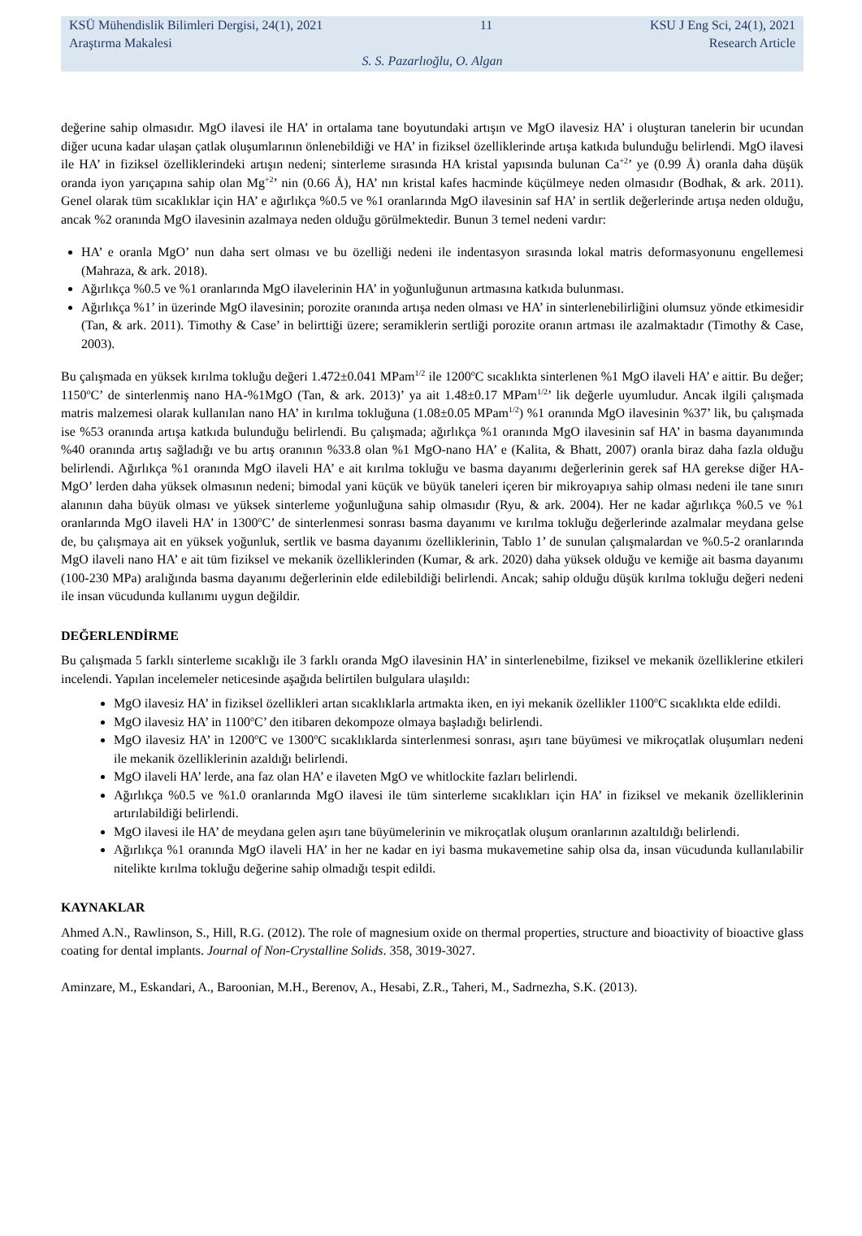KSÜ Mühendislik Bilimleri Dergisi, 24(1), 2021 11 KSU J Eng Sci, 24(1), 2021
Araştırma Makalesi Research Article
S. S. Pazarlıoğlu, O. Algan
değerine sahip olmasıdır. MgO ilavesi ile HA’ in ortalama tane boyutundaki artışın ve MgO ilavesiz HA’ i oluşturan tanelerin bir ucundan diğer ucuna kadar ulaşan çatlak oluşumlarının önlenebildiği ve HA’ in fiziksel özelliklerinde artışa katkıda bulunduğu belirlendi. MgO ilavesi ile HA’ in fiziksel özelliklerindeki artışın nedeni; sinterleme sırasında HA kristal yapısında bulunan Ca<sup>+2</sup>’ ye (0.99 Å) oranla daha düşük oranda iyon yarıçapına sahip olan Mg<sup>+2</sup>’ nin (0.66 Å), HA’ nın kristal kafes hacminde küçülmeye neden olmasıdır (Bodhak, & ark. 2011). Genel olarak tüm sıcaklıklar için HA’ e ağırlıkça %0.5 ve %1 oranlarında MgO ilavesinin saf HA’ in sertlik değerlerinde artışa neden olduğu, ancak %2 oranında MgO ilavesinin azalmaya neden olduğu görülmektedir. Bunun 3 temel nedeni vardır:
HA’ e oranla MgO’ nun daha sert olması ve bu özelliği nedeni ile indentasyon sırasında lokal matris deformasyonunu engellemesi (Mahraza, & ark. 2018).
Ağırlıkça %0.5 ve %1 oranlarında MgO ilavelerinin HA’ in yoğunluğunun artmasına katkıda bulunması.
Ağırlıkça %1’ in üzerinde MgO ilavesinin; porozite oranında artışa neden olması ve HA’ in sinterlenebilirliğini olumsuz yönde etkimesidir (Tan, & ark. 2011). Timothy & Case’ in belirttiği üzere; seramiklerin sertliği porozite oranın artması ile azalmaktadır (Timothy & Case, 2003).
Bu çalışmada en yüksek kırılma tokluğu değeri 1.472±0.041 MPam<sup>1/2</sup> ile 1200<sup>o</sup>C sıcaklıkta sinterlenen %1 MgO ilaveli HA’ e aittir. Bu değer; 1150<sup>o</sup>C’ de sinterlenmiş nano HA-%1MgO (Tan, & ark. 2013)’ ya ait 1.48±0.17 MPam<sup>1/2</sup>’ lik değerle uyumludur. Ancak ilgili çalışmada matris malzemesi olarak kullanılan nano HA’ in kırılma tokluğuna (1.08±0.05 MPam<sup>1/2</sup>) %1 oranında MgO ilavesinin %37’ lik, bu çalışmada ise %53 oranında artışa katkıda bulunduğu belirlendi. Bu çalışmada; ağırlıkça %1 oranında MgO ilavesinin saf HA’ in basma dayanımında %40 oranında artış sağladığı ve bu artış oranının %33.8 olan %1 MgO-nano HA’ e (Kalita, & Bhatt, 2007) oranla biraz daha fazla olduğu belirlendi. Ağırlıkça %1 oranında MgO ilaveli HA’ e ait kırılma tokluğu ve basma dayanımı değerlerinin gerek saf HA gerekse diğer HA-MgO’ lerden daha yüksek olmasının nedeni; bimodal yani küçük ve büyük taneleri içeren bir mikroyapıya sahip olması nedeni ile tane sınırı alanının daha büyük olması ve yüksek sinterleme yoğunluğuna sahip olmasıdır (Ryu, & ark. 2004). Her ne kadar ağırlıkça %0.5 ve %1 oranlarında MgO ilaveli HA’ in 1300<sup>o</sup>C’ de sinterlenmesi sonrası basma dayanımı ve kırılma tokluğu değerlerinde azalmalar meydana gelse de, bu çalışmaya ait en yüksek yoğunluk, sertlik ve basma dayanımı özelliklerinin, Tablo 1’ de sunulan çalışmalardan ve %0.5-2 oranlarında MgO ilaveli nano HA’ e ait tüm fiziksel ve mekanik özelliklerinden (Kumar, & ark. 2020) daha yüksek olduğu ve kemiğe ait basma dayanımı (100-230 MPa) aralığında basma dayanımı değerlerinin elde edilebildiği belirlendi. Ancak; sahip olduğu düşük kırılma tokluğu değeri nedeni ile insan vücudunda kullanımı uygun değildir.
DEĞERLENDİRME
Bu çalışmada 5 farklı sinterleme sıcaklığı ile 3 farklı oranda MgO ilavesinin HA’ in sinterlenebilme, fiziksel ve mekanik özelliklerine etkileri incelendi. Yapılan incelemeler neticesinde aşağıda belirtilen bulgulara ulaşıldı:
MgO ilavesiz HA’ in fiziksel özellikleri artan sıcaklıklarla artmakta iken, en iyi mekanik özellikler 1100<sup>o</sup>C sıcaklıkta elde edildi.
MgO ilavesiz HA’ in 1100<sup>o</sup>C’ den itibaren dekompoze olmaya başladığı belirlendi.
MgO ilavesiz HA’ in 1200<sup>o</sup>C ve 1300<sup>o</sup>C sıcaklıklarda sinterlenmesi sonrası, aşırı tane büyümesi ve mikroçatlak oluşumları nedeni ile mekanik özelliklerinin azaldığı belirlendi.
MgO ilaveli HA’ lerde, ana faz olan HA’ e ilaveten MgO ve whitlockite fazları belirlendi.
Ağırlıkça %0.5 ve %1.0 oranlarında MgO ilavesi ile tüm sinterleme sıcaklıkları için HA’ in fiziksel ve mekanik özelliklerinin artırılabildiği belirlendi.
MgO ilavesi ile HA’ de meydana gelen aşırı tane büyümelerinin ve mikroçatlak oluşum oranlarının azaltıldığı belirlendi.
Ağırlıkça %1 oranında MgO ilaveli HA’ in her ne kadar en iyi basma mukavemetine sahip olsa da, insan vücudunda kullanılabilir nitelikte kırılma tokluğu değerine sahip olmadığı tespit edildi.
KAYNAKLAR
Ahmed A.N., Rawlinson, S., Hill, R.G. (2012). The role of magnesium oxide on thermal properties, structure and bioactivity of bioactive glass coating for dental implants. Journal of Non-Crystalline Solids. 358, 3019-3027.
Aminzare, M., Eskandari, A., Baroonian, M.H., Berenov, A., Hesabi, Z.R., Taheri, M., Sadrnezha, S.K. (2013).